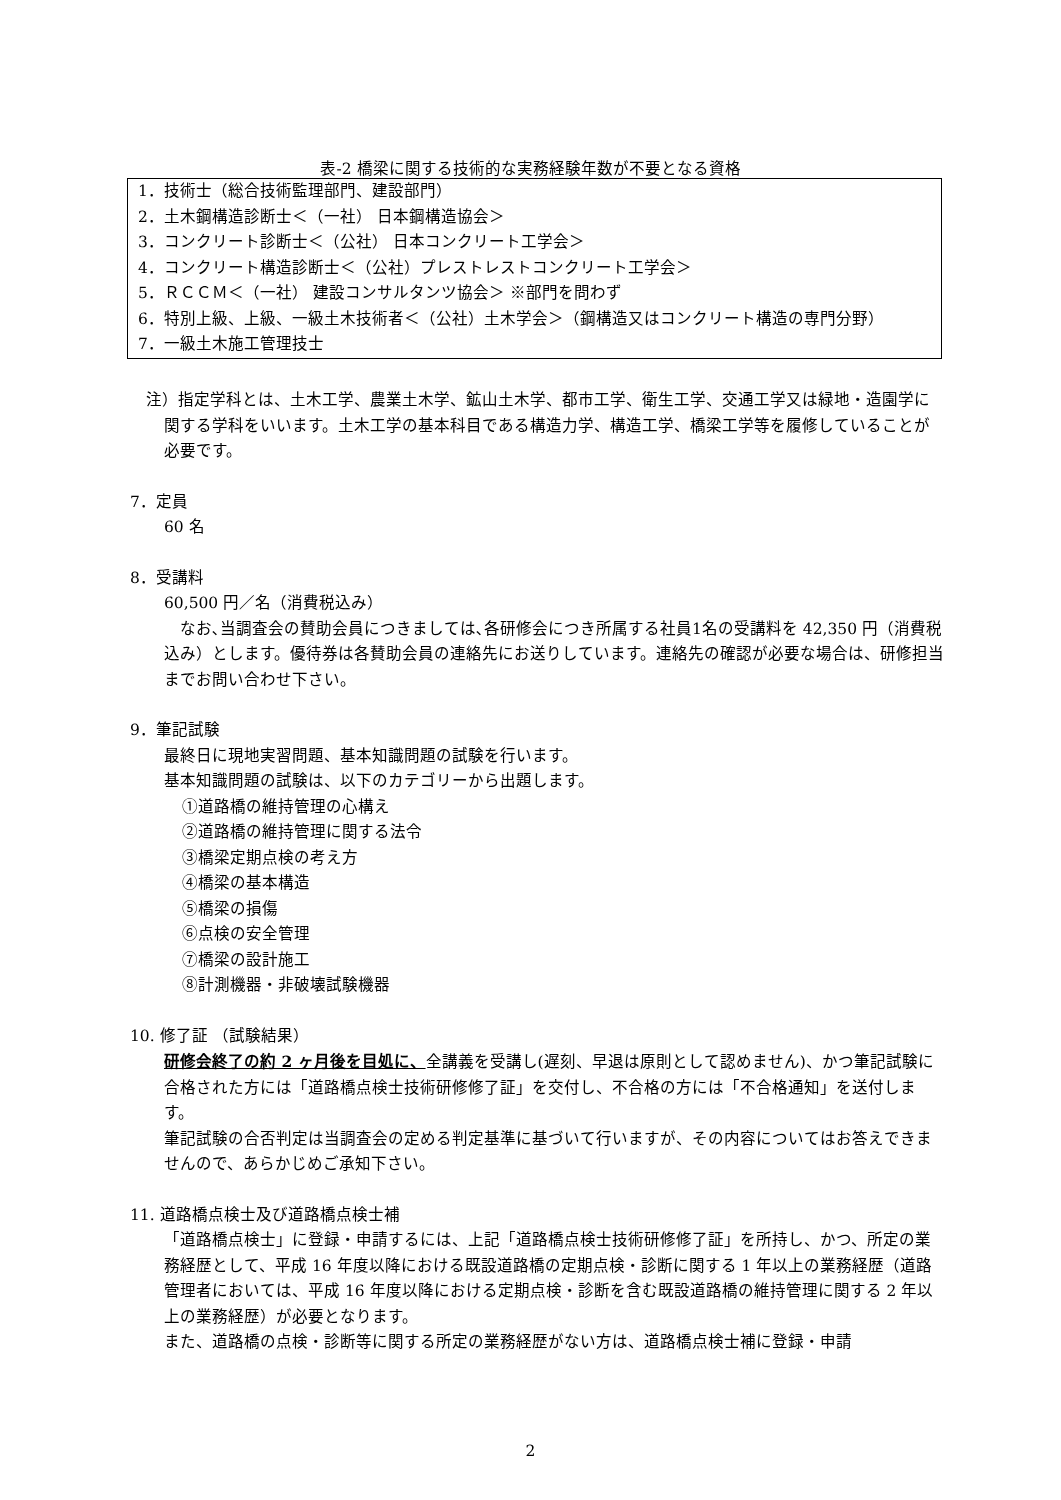表-2 橋梁に関する技術的な実務経験年数が不要となる資格
| 1．技術士（総合技術監理部門、建設部門） |
| 2．土木鋼構造診断士＜（一社） 日本鋼構造協会＞ |
| 3．コンクリート診断士＜（公社） 日本コンクリート工学会＞ |
| 4．コンクリート構造診断士＜（公社）プレストレストコンクリート工学会＞ |
| 5．ＲＣＣＭ＜（一社） 建設コンサルタンツ協会＞ ※部門を問わず |
| 6．特別上級、上級、一級土木技術者＜（公社）土木学会＞（鋼構造又はコンクリート構造の専門分野） |
| 7．一級土木施工管理技士 |
注）指定学科とは、土木工学、農業土木学、鉱山土木学、都市工学、衛生工学、交通工学又は緑地・造園学に関する学科をいいます。土木工学の基本科目である構造力学、構造工学、橋梁工学等を履修していることが必要です。
7．定員
60 名
8．受講料
60,500 円／名（消費税込み）
　なお､当調査会の賛助会員につきましては､各研修会につき所属する社員1名の受講料を 42,350 円（消費税込み）とします。優待券は各賛助会員の連絡先にお送りしています。連絡先の確認が必要な場合は、研修担当までお問い合わせ下さい。
9．筆記試験
最終日に現地実習問題、基本知識問題の試験を行います。
基本知識問題の試験は、以下のカテゴリーから出題します。
①道路橋の維持管理の心構え
②道路橋の維持管理に関する法令
③橋梁定期点検の考え方
④橋梁の基本構造
⑤橋梁の損傷
⑥点検の安全管理
⑦橋梁の設計施工
⑧計測機器・非破壊試験機器
10. 修了証 （試験結果）
研修会終了の約 2 ヶ月後を目処に、全講義を受講し(遅刻、早退は原則として認めません)、かつ筆記試験に合格された方には「道路橋点検士技術研修修了証」を交付し、不合格の方には「不合格通知」を送付します。
筆記試験の合否判定は当調査会の定める判定基準に基づいて行いますが、その内容についてはお答えできませんので、あらかじめご承知下さい。
11. 道路橋点検士及び道路橋点検士補
「道路橋点検士」に登録・申請するには、上記「道路橋点検士技術研修修了証」を所持し、かつ、所定の業務経歴として、平成 16 年度以降における既設道路橋の定期点検・診断に関する 1 年以上の業務経歴（道路管理者においては、平成 16 年度以降における定期点検・診断を含む既設道路橋の維持管理に関する 2 年以上の業務経歴）が必要となります。
また、道路橋の点検・診断等に関する所定の業務経歴がない方は、道路橋点検士補に登録・申請
2